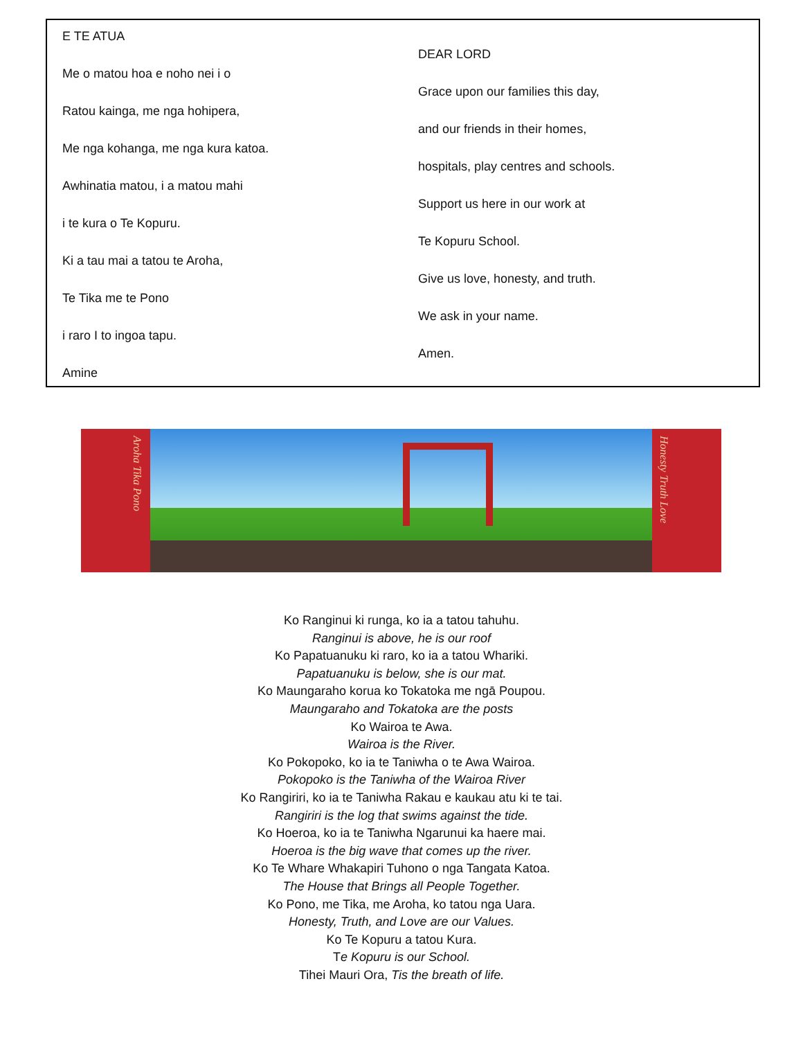E TE ATUA
Me o matou hoa e noho nei i o
Ratou kainga, me nga hohipera,
Me nga kohanga, me nga kura katoa.
Awhinatia matou, i a matou mahi
i te kura o Te Kopuru.
Ki a tau mai a tatou te Aroha,
Te Tika me te Pono
i raro I to ingoa tapu.
Amine
DEAR LORD
Grace upon our families this day,
and our friends in their homes,
hospitals, play centres and schools.
Support us here in our work at
Te Kopuru School.
Give us love, honesty, and truth.
We ask in your name.
Amen.
Aroha Tika Pono
Honesty Truth Love
Ko Ranginui ki runga, ko ia a tatou tahuhu.
Ranginui is above, he is our roof
Ko Papatuanuku ki raro, ko ia a tatou Whariki.
Papatuanuku is below, she is our mat.
Ko Maungaraho korua ko Tokatoka me ngā Poupou.
Maungaraho and Tokatoka are the posts
Ko Wairoa te Awa.
Wairoa is the River.
Ko Pokopoko, ko ia te Taniwha o te Awa Wairoa.
Pokopoko is the Taniwha of the Wairoa River
Ko Rangiriri, ko ia te Taniwha Rakau e kaukau atu ki te tai.
Rangiriri is the log that swims against the tide.
Ko Hoeroa, ko ia te Taniwha Ngarunui ka haere mai.
Hoeroa is the big wave that comes up the river.
Ko Te Whare Whakapiri Tuhono o nga Tangata Katoa.
The House that Brings all People Together.
Ko Pono, me Tika, me Aroha, ko tatou nga Uara.
Honesty, Truth, and Love are our Values.
Ko Te Kopuru a tatou Kura.
Te Kopuru is our School.
Tihei Mauri Ora, Tis the breath of life.